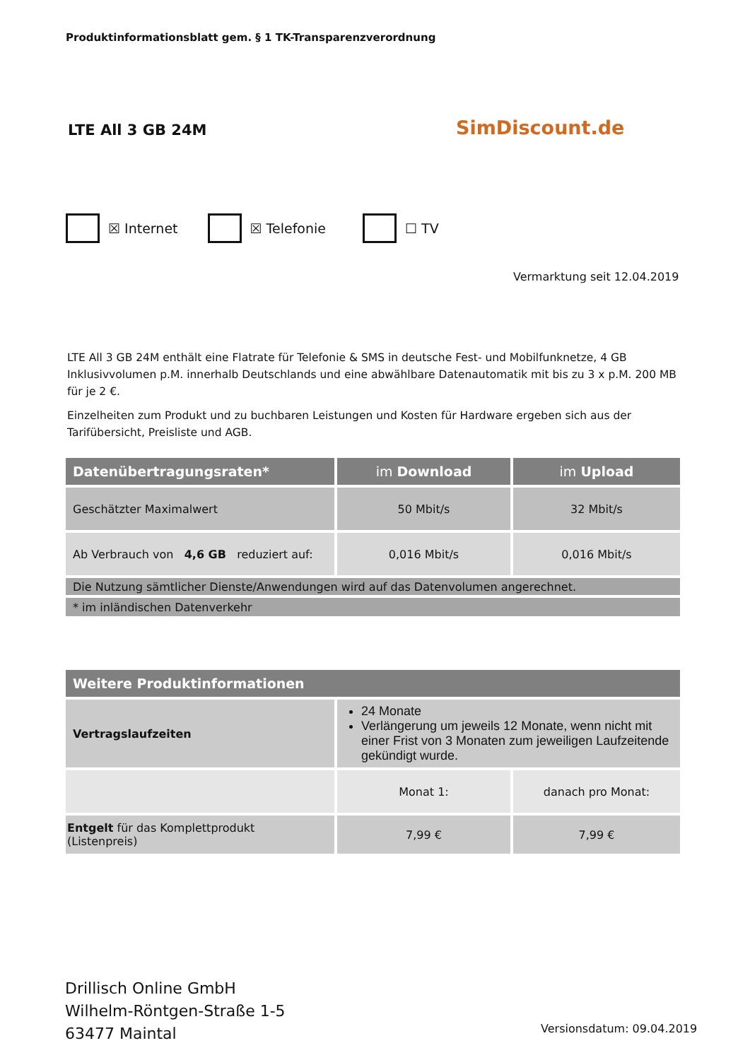Produktinformationsblatt gem. § 1 TK-Transparenzverordnung
LTE All 3 GB 24M SimDiscount.de
☒ Internet ☒ Telefonie ☐ TV
Vermarktung seit 12.04.2019
LTE All 3 GB 24M enthält eine Flatrate für Telefonie & SMS in deutsche Fest- und Mobilfunknetze, 4 GB Inklusivvolumen p.M. innerhalb Deutschlands und eine abwählbare Datenautomatik mit bis zu 3 x p.M. 200 MB für je 2 €.
Einzelheiten zum Produkt und zu buchbaren Leistungen und Kosten für Hardware ergeben sich aus der Tarifübersicht, Preisliste und AGB.
| Datenübertragungsraten* | im Download | im Upload |
| --- | --- | --- |
| Geschätzter Maximalwert | 50 Mbit/s | 32 Mbit/s |
| Ab Verbrauch von 4,6 GB reduziert auf: | 0,016 Mbit/s | 0,016 Mbit/s |
| Die Nutzung sämtlicher Dienste/Anwendungen wird auf das Datenvolumen angerechnet. | | |
| * im inländischen Datenverkehr | | |
| Weitere Produktinformationen | | |
| --- | --- | --- |
| Vertragslaufzeiten | 24 Monate Verlängerung um jeweils 12 Monate, wenn nicht mit einer Frist von 3 Monaten zum jeweiligen Laufzeitende gekündigt wurde. | |
| | Monat 1: | danach pro Monat: |
| Entgelt für das Komplettprodukt (Listenpreis) | 7,99 € | 7,99 € |
Drillisch Online GmbH
Wilhelm-Röntgen-Straße 1-5
63477 Maintal
Versionsdatum: 09.04.2019